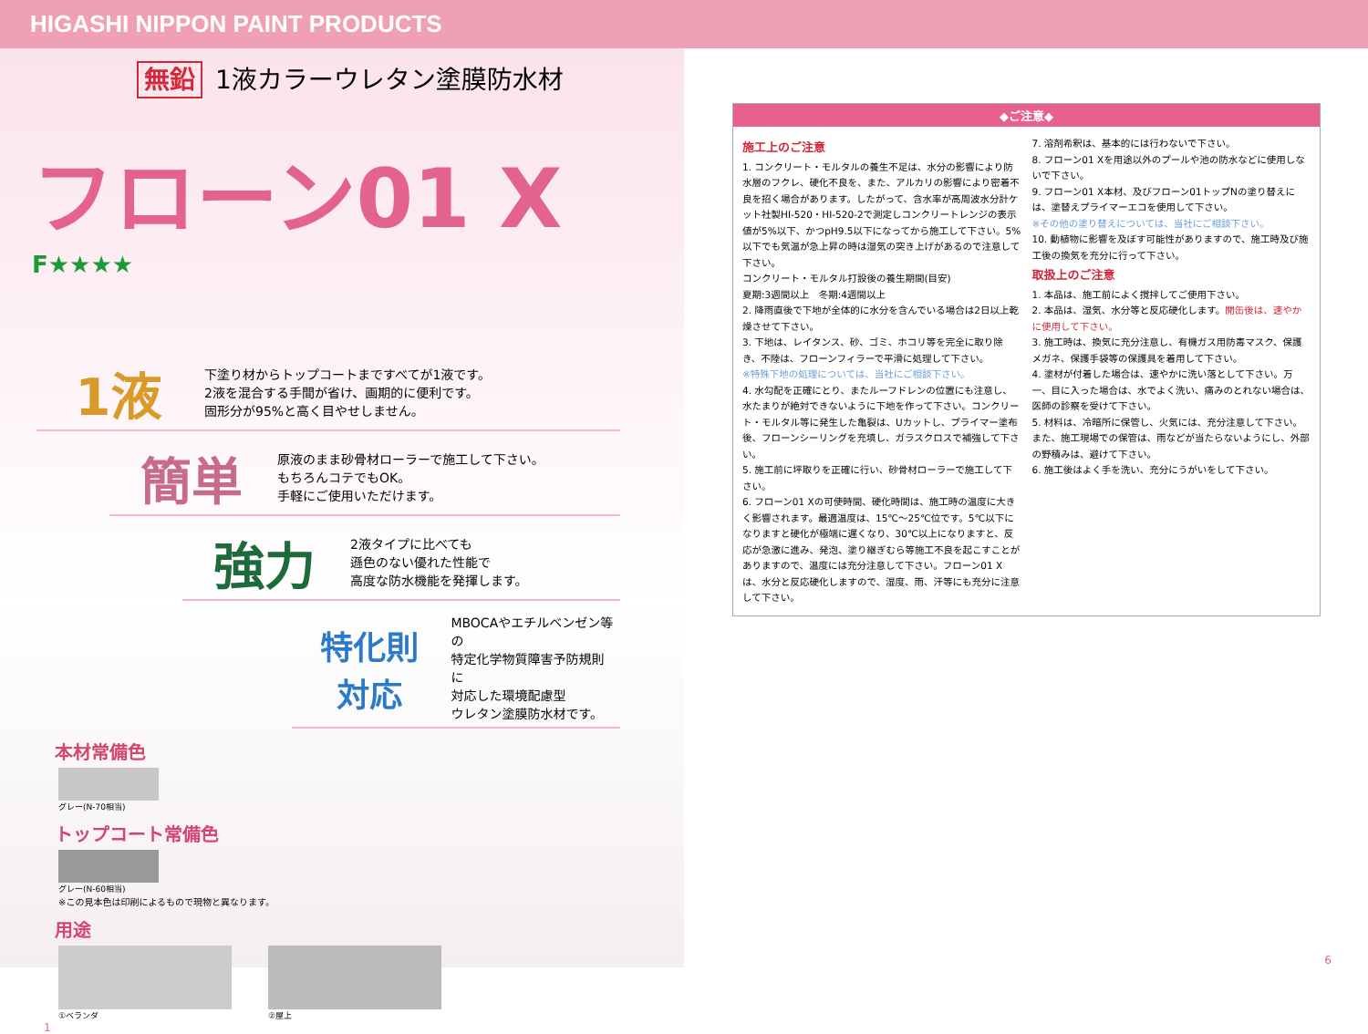HIGASHI NIPPON PAINT PRODUCTS
無鉛 1液カラーウレタン塗膜防水材
フローン01 X F★★★★
1液
下塗り材からトップコートまですべてが1液です。
2液を混合する手間が省け、画期的に便利です。
固形分が95%と高く目やせしません。
簡単
原液のまま砂骨材ローラーで施工して下さい。
もちろんコテでもOK。
手軽にご使用いただけます。
強力
2液タイプに比べても
遜色のない優れた性能で
高度な防水機能を発揮します。
特化則
対応
MBOCAやエチルベンゼン等の
特定化学物質障害予防規則に
対応した環境配慮型
ウレタン塗膜防水材です。
本材常備色
グレー(N-70相当)
トップコート常備色
グレー(N-60相当)
※この見本色は印刷によるもので現物と異なります。
用途
①ベランダ ②屋上
1
◆ご注意◆
施工上のご注意
1. コンクリート・モルタルの養生不足は、水分の影響により防水層のフクレ、硬化不良を、また、アルカリの影響により密着不良を招く場合があります。したがって、含水率が高周波水分計ケット社製HI-520・HI-520-2で測定しコンクリートレンジの表示値が5%以下、かつpH9.5以下になってから施工して下さい。5%以下でも気温が急上昇の時は湿気の突き上げがあるので注意して下さい。
コンクリート・モルタル打設後の養生期間(目安)
夏期:3週間以上　冬期:4週間以上
2. 降雨直後で下地が全体的に水分を含んでいる場合は2日以上乾燥させて下さい。
3. 下地は、レイタンス、砂、ゴミ、ホコリ等を完全に取り除き、不陸は、フローンフィラーで平滑に処理して下さい。
※特殊下地の処理については、当社にご相談下さい。
4. 水勾配を正確にとり、またルーフドレンの位置にも注意し、水たまりが絶対できないように下地を作って下さい。コンクリート・モルタル等に発生した亀裂は、Uカットし、プライマー塗布後、フローンシーリングを充填し、ガラスクロスで補強して下さい。
5. 施工前に坪取りを正確に行い、砂骨材ローラーで施工して下さい。
6. フローン01 Xの可使時間、硬化時間は、施工時の温度に大きく影響されます。最適温度は、15℃〜25℃位です。5℃以下になりますと硬化が極端に遅くなり、30℃以上になりますと、反応が急激に進み、発泡、塗り継ぎむら等施工不良を起こすことがありますので、温度には充分注意して下さい。フローン01 Xは、水分と反応硬化しますので、湿度、雨、汗等にも充分に注意して下さい。
7. 溶剤希釈は、基本的には行わないで下さい。
8. フローン01 Xを用途以外のプールや池の防水などに使用しないで下さい。
9. フローン01 X本材、及びフローン01トップNの塗り替えには、塗替えプライマーエコを使用して下さい。
※その他の塗り替えについては、当社にご相談下さい。
10. 動植物に影響を及ぼす可能性がありますので、施工時及び施工後の換気を充分に行って下さい。
取扱上のご注意
1. 本品は、施工前によく撹拌してご使用下さい。
2. 本品は、湿気、水分等と反応硬化します。開缶後は、速やかに使用して下さい。
3. 施工時は、換気に充分注意し、有機ガス用防毒マスク、保護メガネ、保護手袋等の保護具を着用して下さい。
4. 塗材が付着した場合は、速やかに洗い落として下さい。万一、目に入った場合は、水でよく洗い、痛みのとれない場合は、医師の診察を受けて下さい。
5. 材料は、冷暗所に保管し、火気には、充分注意して下さい。また、施工現場での保管は、雨などが当たらないようにし、外部の野積みは、避けて下さい。
6. 施工後はよく手を洗い、充分にうがいをして下さい。
6